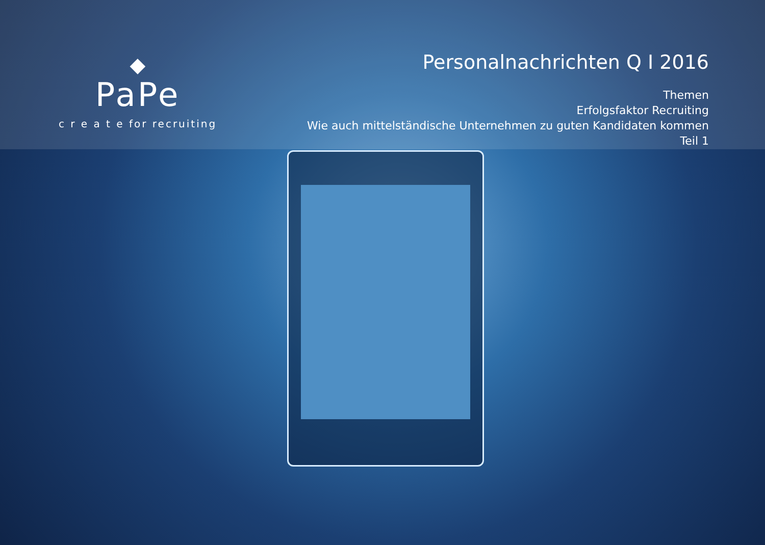◆
PaPe
c r e a t e for recruiting
Personalnachrichten Q I 2016
Themen
Erfolgsfaktor Recruiting
Wie auch mittelständische Unternehmen zu guten Kandidaten kommen
Teil 1